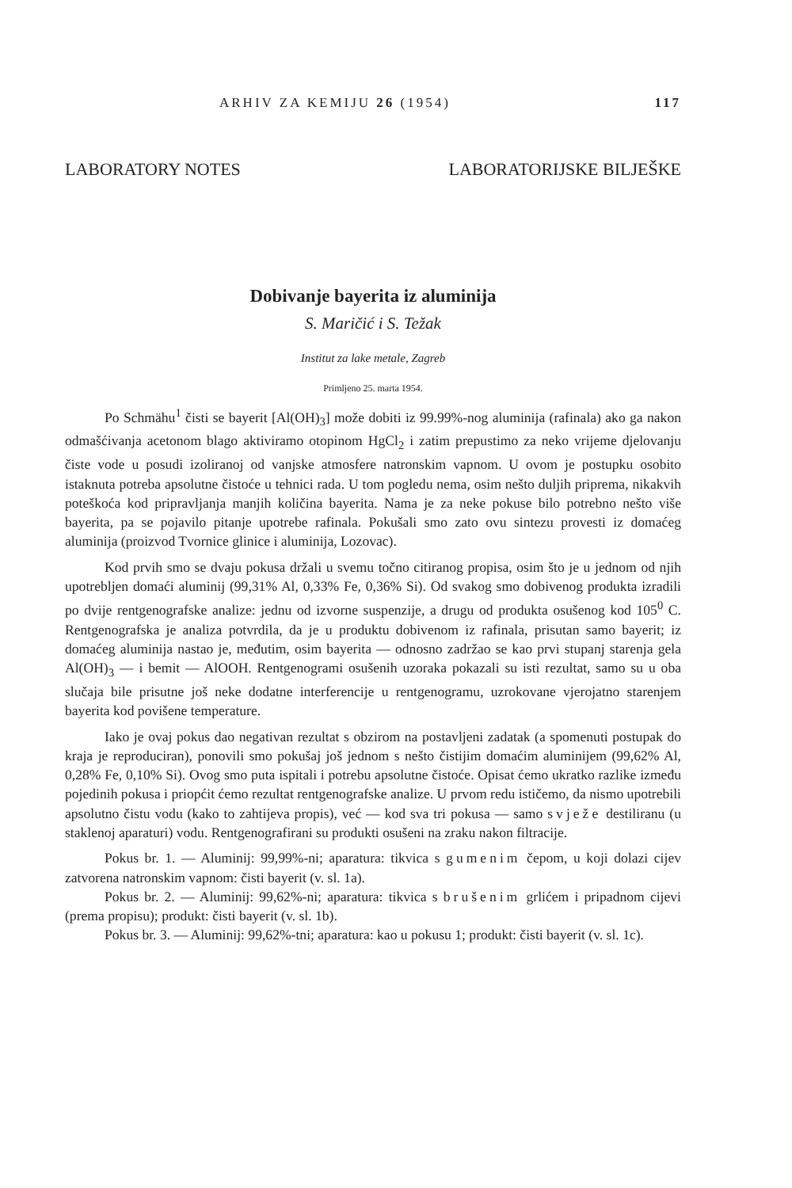ARHIV ZA KEMIJU 26 (1954) 117
LABORATORY NOTES LABORATORIJSKE BILJEŠKE
Dobivanje bayerita iz aluminija
S. Maričić i S. Težak
Institut za lake metale, Zagreb
Primljeno 25. marta 1954.
Po Schmähu<sup>1</sup> čisti se bayerit [Al(OH)<sub>3</sub>] može dobiti iz 99.99%-nog aluminija (rafinala) ako ga nakon odmašćivanja acetonom blago aktiviramo otopinom HgCl<sub>2</sub> i zatim prepustimo za neko vrijeme djelovanju čiste vode u posudi izoliranoj od vanjske atmosfere natronskim vapnom. U ovom je postupku osobito istaknuta potreba apsolutne čistoće u tehnici rada. U tom pogledu nema, osim nešto duljih priprema, nikakvih poteškoća kod pripravljanja manjih količina bayerita. Nama je za neke pokuse bilo potrebno nešto više bayerita, pa se pojavilo pitanje upotrebe rafinala. Pokušali smo zato ovu sintezu provesti iz domaćeg aluminija (proizvod Tvornice glinice i aluminija, Lozovac).
Kod prvih smo se dvaju pokusa držali u svemu točno citiranog propisa, osim što je u jednom od njih upotrebljen domaći aluminij (99,31% Al, 0,33% Fe, 0,36% Si). Od svakog smo dobivenog produkta izradili po dvije rentgenografske analize: jednu od izvorne suspenzije, a drugu od produkta osušenog kod 105<sup>0</sup> C. Rentgenografska je analiza potvrdila, da je u produktu dobivenom iz rafinala, prisutan samo bayerit; iz domaćeg aluminija nastao je, međutim, osim bayerita — odnosno zadržao se kao prvi stupanj starenja gela Al(OH)<sub>3</sub> — i bemit — AlOOH. Rentgenogrami osušenih uzoraka pokazali su isti rezultat, samo su u oba slučaja bile prisutne još neke dodatne interferencije u rentgenogramu, uzrokovane vjerojatno starenjem bayerita kod povišene temperature.
Iako je ovaj pokus dao negativan rezultat s obzirom na postavljeni zadatak (a spomenuti postupak do kraja je reproduciran), ponovili smo pokušaj još jednom s nešto čistijim domaćim aluminijem (99,62% Al, 0,28% Fe, 0,10% Si). Ovog smo puta ispitali i potrebu apsolutne čistoće. Opisat ćemo ukratko razlike između pojedinih pokusa i priopćit ćemo rezultat rentgenografske analize. U prvom redu ističemo, da nismo upotrebili apsolutno čistu vodu (kako to zahtijeva propis), već — kod sva tri pokusa — samo svježe destiliranu (u staklenoj aparaturi) vodu. Rentgenografirani su produkti osušeni na zraku nakon filtracije.
Pokus br. 1. — Aluminij: 99,99%-ni; aparatura: tikvica s gumenim čepom, u koji dolazi cijev zatvorena natronskim vapnom: čisti bayerit (v. sl. 1a).
Pokus br. 2. — Aluminij: 99,62%-ni; aparatura: tikvica s brušenim grlićem i pripadnom cijevi (prema propisu); produkt: čisti bayerit (v. sl. 1b).
Pokus br. 3. — Aluminij: 99,62%-tni; aparatura: kao u pokusu 1; produkt: čisti bayerit (v. sl. 1c).